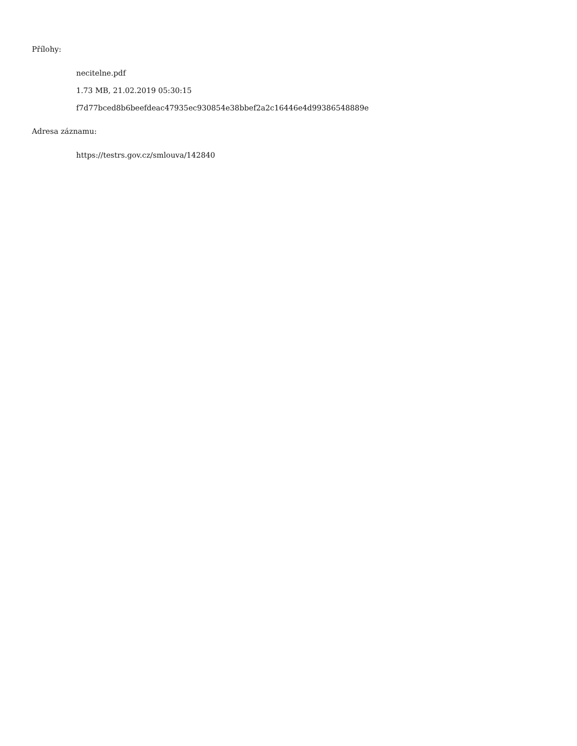Přílohy:
necitelne.pdf
1.73 MB, 21.02.2019 05:30:15
f7d77bced8b6beefdeac47935ec930854e38bbef2a2c16446e4d99386548889e
Adresa záznamu:
https://testrs.gov.cz/smlouva/142840